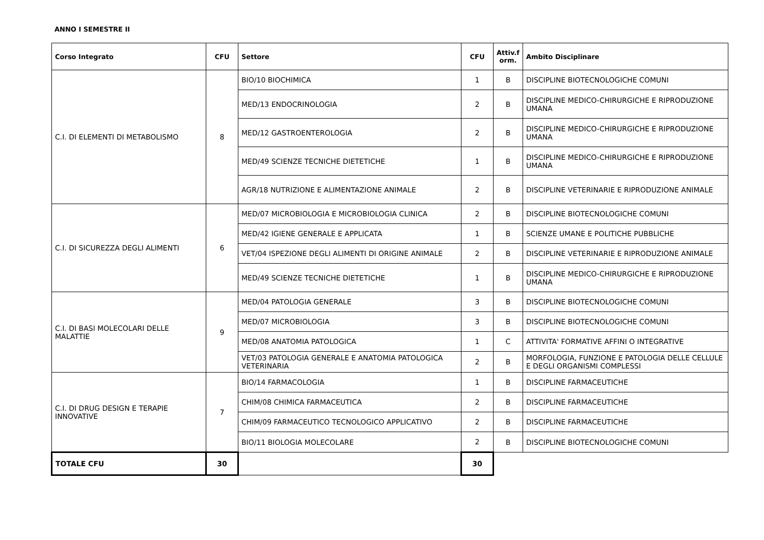ANNO I SEMESTRE II
| Corso Integrato | CFU | Settore | CFU | Attiv.f orm. | Ambito Disciplinare |
| --- | --- | --- | --- | --- | --- |
| C.I. DI ELEMENTI DI METABOLISMO | 8 | BIO/10 BIOCHIMICA | 1 | B | DISCIPLINE BIOTECNOLOGICHE COMUNI |
| | | MED/13 ENDOCRINOLOGIA | 2 | B | DISCIPLINE MEDICO-CHIRURGICHE E RIPRODUZIONE UMANA |
| | | MED/12 GASTROENTEROLOGIA | 2 | B | DISCIPLINE MEDICO-CHIRURGICHE E RIPRODUZIONE UMANA |
| | | MED/49 SCIENZE TECNICHE DIETETICHE | 1 | B | DISCIPLINE MEDICO-CHIRURGICHE E RIPRODUZIONE UMANA |
| | | AGR/18 NUTRIZIONE E ALIMENTAZIONE ANIMALE | 2 | B | DISCIPLINE VETERINARIE E RIPRODUZIONE ANIMALE |
| C.I. DI SICUREZZA DEGLI ALIMENTI | 6 | MED/07 MICROBIOLOGIA E MICROBIOLOGIA CLINICA | 2 | B | DISCIPLINE BIOTECNOLOGICHE COMUNI |
| | | MED/42 IGIENE GENERALE E APPLICATA | 1 | B | SCIENZE UMANE E POLITICHE PUBBLICHE |
| | | VET/04 ISPEZIONE DEGLI ALIMENTI DI ORIGINE ANIMALE | 2 | B | DISCIPLINE VETERINARIE E RIPRODUZIONE ANIMALE |
| | | MED/49 SCIENZE TECNICHE DIETETICHE | 1 | B | DISCIPLINE MEDICO-CHIRURGICHE E RIPRODUZIONE UMANA |
| C.I. DI BASI MOLECOLARI DELLE MALATTIE | 9 | MED/04 PATOLOGIA GENERALE | 3 | B | DISCIPLINE BIOTECNOLOGICHE COMUNI |
| | | MED/07 MICROBIOLOGIA | 3 | B | DISCIPLINE BIOTECNOLOGICHE COMUNI |
| | | MED/08 ANATOMIA PATOLOGICA | 1 | C | ATTIVITA' FORMATIVE AFFINI O INTEGRATIVE |
| | | VET/03 PATOLOGIA GENERALE E ANATOMIA PATOLOGICA VETERINARIA | 2 | B | MORFOLOGIA, FUNZIONE E PATOLOGIA DELLE CELLULE E DEGLI ORGANISMI COMPLESSI |
| C.I. DI DRUG DESIGN E TERAPIE INNOVATIVE | 7 | BIO/14 FARMACOLOGIA | 1 | B | DISCIPLINE FARMACEUTICHE |
| | | CHIM/08 CHIMICA FARMACEUTICA | 2 | B | DISCIPLINE FARMACEUTICHE |
| | | CHIM/09 FARMACEUTICO TECNOLOGICO APPLICATIVO | 2 | B | DISCIPLINE FARMACEUTICHE |
| | | BIO/11 BIOLOGIA MOLECOLARE | 2 | B | DISCIPLINE BIOTECNOLOGICHE COMUNI |
| TOTALE CFU | 30 | | 30 | | |